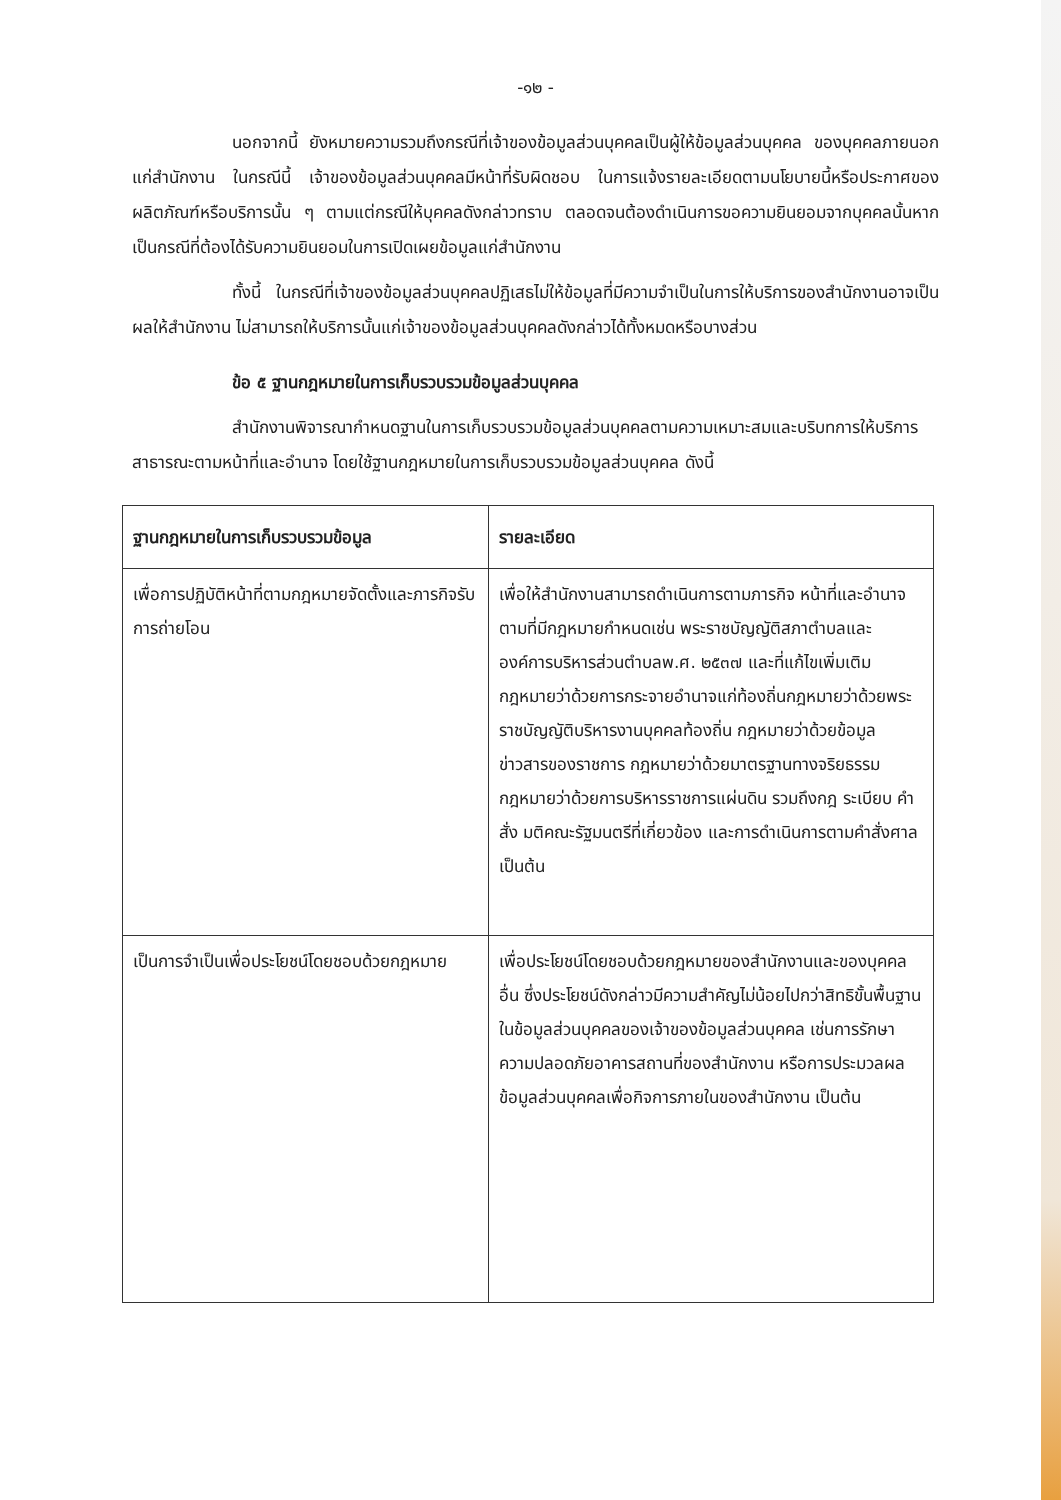-๑๒ -
นอกจากนี้ ยังหมายความรวมถึงกรณีที่เจ้าของข้อมูลส่วนบุคคลเป็นผู้ให้ข้อมูลส่วนบุคคล ของบุคคลภายนอกแก่สำนักงาน ในกรณีนี้ เจ้าของข้อมูลส่วนบุคคลมีหน้าที่รับผิดชอบ ในการแจ้งรายละเอียดตามนโยบายนี้หรือประกาศของผลิตภัณฑ์หรือบริการนั้น ๆ ตามแต่กรณีให้บุคคลดังกล่าวทราบ ตลอดจนต้องดำเนินการขอความยินยอมจากบุคคลนั้นหากเป็นกรณีที่ต้องได้รับความยินยอมในการเปิดเผยข้อมูลแก่สำนักงาน
ทั้งนี้ ในกรณีที่เจ้าของข้อมูลส่วนบุคคลปฏิเสธไม่ให้ข้อมูลที่มีความจำเป็นในการให้บริการของสำนักงานอาจเป็นผลให้สำนักงาน ไม่สามารถให้บริการนั้นแก่เจ้าของข้อมูลส่วนบุคคลดังกล่าวได้ทั้งหมดหรือบางส่วน
ข้อ ๕ ฐานกฎหมายในการเก็บรวบรวมข้อมูลส่วนบุคคล
สำนักงานพิจารณากำหนดฐานในการเก็บรวบรวมข้อมูลส่วนบุคคลตามความเหมาะสมและบริบทการให้บริการสาธารณะตามหน้าที่และอำนาจ โดยใช้ฐานกฎหมายในการเก็บรวบรวมข้อมูลส่วนบุคคล ดังนี้
| ฐานกฎหมายในการเก็บรวบรวมข้อมูล | รายละเอียด |
| --- | --- |
| เพื่อการปฏิบัติหน้าที่ตามกฎหมายจัดตั้งและภารกิจรับการถ่ายโอน | เพื่อให้สำนักงานสามารถดำเนินการตามภารกิจ หน้าที่และอำนาจตามที่มีกฎหมายกำหนดเช่น พระราชบัญญัติสภาตำบลและองค์การบริหารส่วนตำบลพ.ศ. ๒๕๓๗ และที่แก้ไขเพิ่มเติม กฎหมายว่าด้วยการกระจายอำนาจแก่ท้องถิ่นกฎหมายว่าด้วยพระราชบัญญัติบริหารงานบุคคลท้องถิ่น กฎหมายว่าด้วยข้อมูลข่าวสารของราชการ กฎหมายว่าด้วยมาตรฐานทางจริยธรรม กฎหมายว่าด้วยการบริหารราชการแผ่นดิน รวมถึงกฎ ระเบียบ คำสั่ง มติคณะรัฐมนตรีที่เกี่ยวข้อง และการดำเนินการตามคำสั่งศาล เป็นต้น |
| เป็นการจำเป็นเพื่อประโยชน์โดยชอบด้วยกฎหมาย | เพื่อประโยชน์โดยชอบด้วยกฎหมายของสำนักงานและของบุคคลอื่น ซึ่งประโยชน์ดังกล่าวมีความสำคัญไม่น้อยไปกว่าสิทธิขั้นพื้นฐานในข้อมูลส่วนบุคคลของเจ้าของข้อมูลส่วนบุคคล เช่นการรักษาความปลอดภัยอาคารสถานที่ของสำนักงาน หรือการประมวลผลข้อมูลส่วนบุคคลเพื่อกิจการภายในของสำนักงาน เป็นต้น |